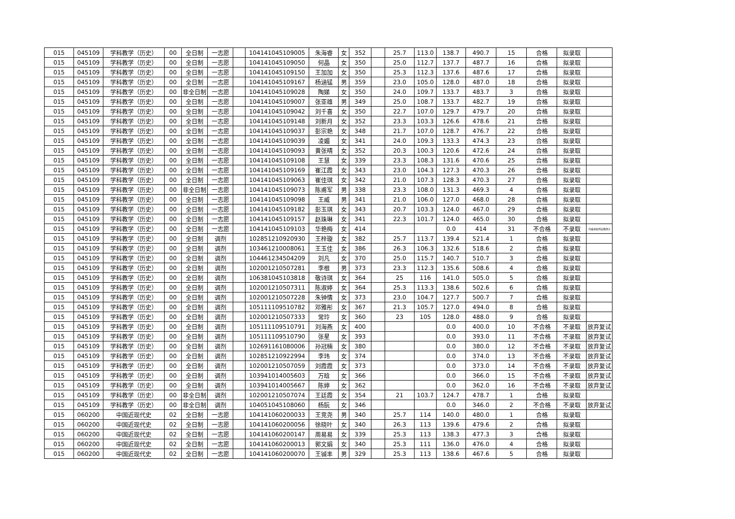| 015 | 045109 | 学科教学（历史） | 00 | 全日制 | 一志愿 | | 104141045109005 | 朱海睿 | 女 | 352 | | 25.7 | 113.0 | 138.7 | 490.7 | 15 | 合格 | 拟录取 | |
| 015 | 045109 | 学科教学（历史） | 00 | 全日制 | 一志愿 | | 104141045109050 | 何晶 | 女 | 350 | | 25.0 | 112.7 | 137.7 | 487.7 | 16 | 合格 | 拟录取 | |
| 015 | 045109 | 学科教学（历史） | 00 | 全日制 | 一志愿 | | 104141045109150 | 王加加 | 女 | 350 | | 25.3 | 112.3 | 137.6 | 487.6 | 17 | 合格 | 拟录取 | |
| 015 | 045109 | 学科教学（历史） | 00 | 全日制 | 一志愿 | | 104141045109167 | 杨涵锰 | 男 | 359 | | 23.0 | 105.0 | 128.0 | 487.0 | 18 | 合格 | 拟录取 | |
| 015 | 045109 | 学科教学（历史） | 00 | 非全日制 | 一志愿 | | 104141045109028 | 陶娣 | 女 | 350 | | 24.0 | 109.7 | 133.7 | 483.7 | 3 | 合格 | 拟录取 | |
| 015 | 045109 | 学科教学（历史） | 00 | 全日制 | 一志愿 | | 104141045109007 | 张亚雄 | 男 | 349 | | 25.0 | 108.7 | 133.7 | 482.7 | 19 | 合格 | 拟录取 | |
| 015 | 045109 | 学科教学（历史） | 00 | 全日制 | 一志愿 | | 104141045109042 | 刘千喜 | 女 | 350 | | 22.7 | 107.0 | 129.7 | 479.7 | 20 | 合格 | 拟录取 | |
| 015 | 045109 | 学科教学（历史） | 00 | 全日制 | 一志愿 | | 104141045109148 | 刘新月 | 女 | 352 | | 23.3 | 103.3 | 126.6 | 478.6 | 21 | 合格 | 拟录取 | |
| 015 | 045109 | 学科教学（历史） | 00 | 全日制 | 一志愿 | | 104141045109037 | 彭宗艳 | 女 | 348 | | 21.7 | 107.0 | 128.7 | 476.7 | 22 | 合格 | 拟录取 | |
| 015 | 045109 | 学科教学（历史） | 00 | 全日制 | 一志愿 | | 104141045109039 | 凌媚 | 女 | 341 | | 24.0 | 109.3 | 133.3 | 474.3 | 23 | 合格 | 拟录取 | |
| 015 | 045109 | 学科教学（历史） | 00 | 全日制 | 一志愿 | | 104141045109093 | 黄张晴 | 女 | 352 | | 20.3 | 100.3 | 120.6 | 472.6 | 24 | 合格 | 拟录取 | |
| 015 | 045109 | 学科教学（历史） | 00 | 全日制 | 一志愿 | | 104141045109108 | 王慧 | 女 | 339 | | 23.3 | 108.3 | 131.6 | 470.6 | 25 | 合格 | 拟录取 | |
| 015 | 045109 | 学科教学（历史） | 00 | 全日制 | 一志愿 | | 104141045109169 | 崔江霞 | 女 | 343 | | 23.0 | 104.3 | 127.3 | 470.3 | 26 | 合格 | 拟录取 | |
| 015 | 045109 | 学科教学（历史） | 00 | 全日制 | 一志愿 | | 104141045109063 | 崔佳琪 | 女 | 342 | | 21.0 | 107.3 | 128.3 | 470.3 | 27 | 合格 | 拟录取 | |
| 015 | 045109 | 学科教学（历史） | 00 | 非全日制 | 一志愿 | | 104141045109073 | 陈甫军 | 男 | 338 | | 23.3 | 108.0 | 131.3 | 469.3 | 4 | 合格 | 拟录取 | |
| 015 | 045109 | 学科教学（历史） | 00 | 全日制 | 一志愿 | | 104141045109098 | 王威 | 男 | 341 | | 21.0 | 106.0 | 127.0 | 468.0 | 28 | 合格 | 拟录取 | |
| 015 | 045109 | 学科教学（历史） | 00 | 全日制 | 一志愿 | | 104141045109182 | 彭玉琪 | 女 | 343 | | 20.7 | 103.3 | 124.0 | 467.0 | 29 | 合格 | 拟录取 | |
| 015 | 045109 | 学科教学（历史） | 00 | 全日制 | 一志愿 | | 104141045109157 | 赵珠琳 | 女 | 341 | | 22.3 | 101.7 | 124.0 | 465.0 | 30 | 合格 | 拟录取 | |
| 015 | 045109 | 学科教学（历史） | 00 | 全日制 | 一志愿 | | 104141045109103 | 华艳梅 | 女 | 414 | | | | 0.0 | 414 | 31 | 不合格 | 不录取 | 已被录取到安徽师大 |
| 015 | 045109 | 学科教学（历史） | 00 | 全日制 | 调剂 | | 102851210920930 | 王梓璇 | 女 | 382 | | 25.7 | 113.7 | 139.4 | 521.4 | 1 | 合格 | 拟录取 | |
| 015 | 045109 | 学科教学（历史） | 00 | 全日制 | 调剂 | | 103461210008061 | 王玉佳 | 女 | 386 | | 26.3 | 106.3 | 132.6 | 518.6 | 2 | 合格 | 拟录取 | |
| 015 | 045109 | 学科教学（历史） | 00 | 全日制 | 调剂 | | 104461234504209 | 刘凡 | 女 | 370 | | 25.0 | 115.7 | 140.7 | 510.7 | 3 | 合格 | 拟录取 | |
| 015 | 045109 | 学科教学（历史） | 00 | 全日制 | 调剂 | | 102001210507281 | 李根 | 男 | 373 | | 23.3 | 112.3 | 135.6 | 508.6 | 4 | 合格 | 拟录取 | |
| 015 | 045109 | 学科教学（历史） | 00 | 全日制 | 调剂 | | 106381045103818 | 敬诗琪 | 女 | 364 | | 25 | 116 | 141.0 | 505.0 | 5 | 合格 | 拟录取 | |
| 015 | 045109 | 学科教学（历史） | 00 | 全日制 | 调剂 | | 102001210507311 | 陈淑婷 | 女 | 364 | | 25.3 | 113.3 | 138.6 | 502.6 | 6 | 合格 | 拟录取 | |
| 015 | 045109 | 学科教学（历史） | 00 | 全日制 | 调剂 | | 102001210507228 | 朱钟情 | 女 | 373 | | 23.0 | 104.7 | 127.7 | 500.7 | 7 | 合格 | 拟录取 | |
| 015 | 045109 | 学科教学（历史） | 00 | 全日制 | 调剂 | | 105111109510782 | 邓雅彤 | 女 | 367 | | 21.3 | 105.7 | 127.0 | 494.0 | 8 | 合格 | 拟录取 | |
| 015 | 045109 | 学科教学（历史） | 00 | 全日制 | 调剂 | | 102001210507333 | 常玲 | 女 | 360 | | 23 | 105 | 128.0 | 488.0 | 9 | 合格 | 拟录取 | |
| 015 | 045109 | 学科教学（历史） | 00 | 全日制 | 调剂 | | 105111109510791 | 刘海燕 | 女 | 400 | | | | 0.0 | 400.0 | 10 | 不合格 | 不录取 | 放弃复试 |
| 015 | 045109 | 学科教学（历史） | 00 | 全日制 | 调剂 | | 105111109510790 | 张星 | 女 | 393 | | | | 0.0 | 393.0 | 11 | 不合格 | 不录取 | 放弃复试 |
| 015 | 045109 | 学科教学（历史） | 00 | 全日制 | 调剂 | | 102691161080006 | 孙冠楠 | 女 | 380 | | | | 0.0 | 380.0 | 12 | 不合格 | 不录取 | 放弃复试 |
| 015 | 045109 | 学科教学（历史） | 00 | 全日制 | 调剂 | | 102851210922994 | 李玮 | 女 | 374 | | | | 0.0 | 374.0 | 13 | 不合格 | 不录取 | 放弃复试 |
| 015 | 045109 | 学科教学（历史） | 00 | 全日制 | 调剂 | | 102001210507059 | 刘霞霞 | 女 | 373 | | | | 0.0 | 373.0 | 14 | 不合格 | 不录取 | 放弃复试 |
| 015 | 045109 | 学科教学（历史） | 00 | 全日制 | 调剂 | | 103941014005603 | 万晗 | 女 | 366 | | | | 0.0 | 366.0 | 15 | 不合格 | 不录取 | 放弃复试 |
| 015 | 045109 | 学科教学（历史） | 00 | 全日制 | 调剂 | | 103941014005667 | 陈婷 | 女 | 362 | | | | 0.0 | 362.0 | 16 | 不合格 | 不录取 | 放弃复试 |
| 015 | 045109 | 学科教学（历史） | 00 | 非全日制 | 调剂 | | 102001210507074 | 王廷霞 | 女 | 354 | | 21 | 103.7 | 124.7 | 478.7 | 1 | 合格 | 拟录取 | |
| 015 | 045109 | 学科教学（历史） | 00 | 非全日制 | 调剂 | | 104051045108060 | 杨朊 | 女 | 346 | | | | 0.0 | 346.0 | 2 | 不合格 | 不录取 | 放弃复试 |
| 015 | 060200 | 中国近现代史 | 02 | 全日制 | 一志愿 | | 104141060200033 | 王竞尧 | 男 | 340 | | 25.7 | 114 | 140.0 | 480.0 | 1 | 合格 | 拟录取 | |
| 015 | 060200 | 中国近现代史 | 02 | 全日制 | 一志愿 | | 104141060200056 | 徐晓叶 | 女 | 340 | | 26.3 | 113 | 139.6 | 479.6 | 2 | 合格 | 拟录取 | |
| 015 | 060200 | 中国近现代史 | 02 | 全日制 | 一志愿 | | 104141060200147 | 周易易 | 女 | 339 | | 25.3 | 113 | 138.3 | 477.3 | 3 | 合格 | 拟录取 | |
| 015 | 060200 | 中国近现代史 | 02 | 全日制 | 一志愿 | | 104141060200013 | 郭文娟 | 女 | 340 | | 25.3 | 111 | 136.0 | 476.0 | 4 | 合格 | 拟录取 | |
| 015 | 060200 | 中国近现代史 | 02 | 全日制 | 一志愿 | | 104141060200070 | 王铖丰 | 男 | 329 | | 25.3 | 113 | 138.6 | 467.6 | 5 | 合格 | 拟录取 | |